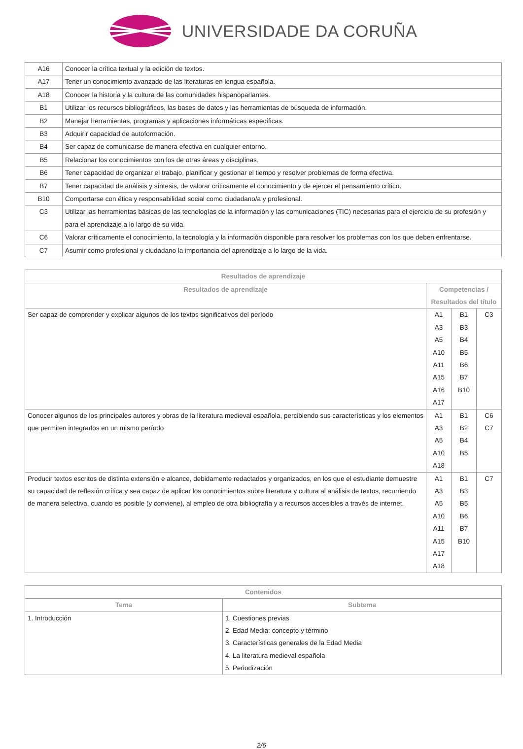UNIVERSIDADE DA CORUÑA
| A16 | Conocer la crítica textual y la edición de textos. |
| A17 | Tener un conocimiento avanzado de las literaturas en lengua española. |
| A18 | Conocer la historia y la cultura de las comunidades hispanoparlantes. |
| B1 | Utilizar los recursos bibliográficos, las bases de datos y las herramientas de búsqueda de información. |
| B2 | Manejar herramientas, programas y aplicaciones informáticas específicas. |
| B3 | Adquirir capacidad de autoformación. |
| B4 | Ser capaz de comunicarse de manera efectiva en cualquier entorno. |
| B5 | Relacionar los conocimientos con los de otras áreas y disciplinas. |
| B6 | Tener capacidad de organizar el trabajo, planificar y gestionar el tiempo y resolver problemas de forma efectiva. |
| B7 | Tener capacidad de análisis y síntesis, de valorar críticamente el conocimiento y de ejercer el pensamiento crítico. |
| B10 | Comportarse con ética y responsabilidad social como ciudadano/a y profesional. |
| C3 | Utilizar las herramientas básicas de las tecnologías de la información y las comunicaciones (TIC) necesarias para el ejercicio de su profesión y para el aprendizaje a lo largo de su vida. |
| C6 | Valorar críticamente el conocimiento, la tecnología y la información disponible para resolver los problemas con los que deben enfrentarse. |
| C7 | Asumir como profesional y ciudadano la importancia del aprendizaje a lo largo de la vida. |
| Resultados de aprendizaje | | | |
| --- | --- | --- | --- |
| Resultados de aprendizaje | Competencias / Resultados del título | | |
| Ser capaz de comprender y explicar algunos de los textos significativos del período | A1 A3 A5 A10 A11 A15 A16 A17 | B1 B3 B4 B5 B6 B7 B10 | C3 |
| Conocer algunos de los principales autores y obras de la literatura medieval española, percibiendo sus características y los elementos que permiten integrarlos en un mismo período | A1 A3 A5 A10 A18 | B1 B2 B4 B5 | C6 C7 |
| Producir textos escritos de distinta extensión e alcance, debidamente redactados y organizados, en los que el estudiante demuestre su capacidad de reflexión crítica y sea capaz de aplicar los conocimientos sobre literatura y cultura al análisis de textos, recurriendo de manera selectiva, cuando es posible (y conviene), al empleo de otra bibliografía y a recursos accesibles a través de internet. | A1 A3 A5 A10 A11 A15 A17 A18 | B1 B3 B5 B6 B7 B10 | C7 |
| Contenidos | |
| --- | --- |
| Tema | Subtema |
| 1. Introducción | 1. Cuestiones previas 2. Edad Media: concepto y término 3. Características generales de la Edad Media 4. La literatura medieval española 5. Periodización |
2/6